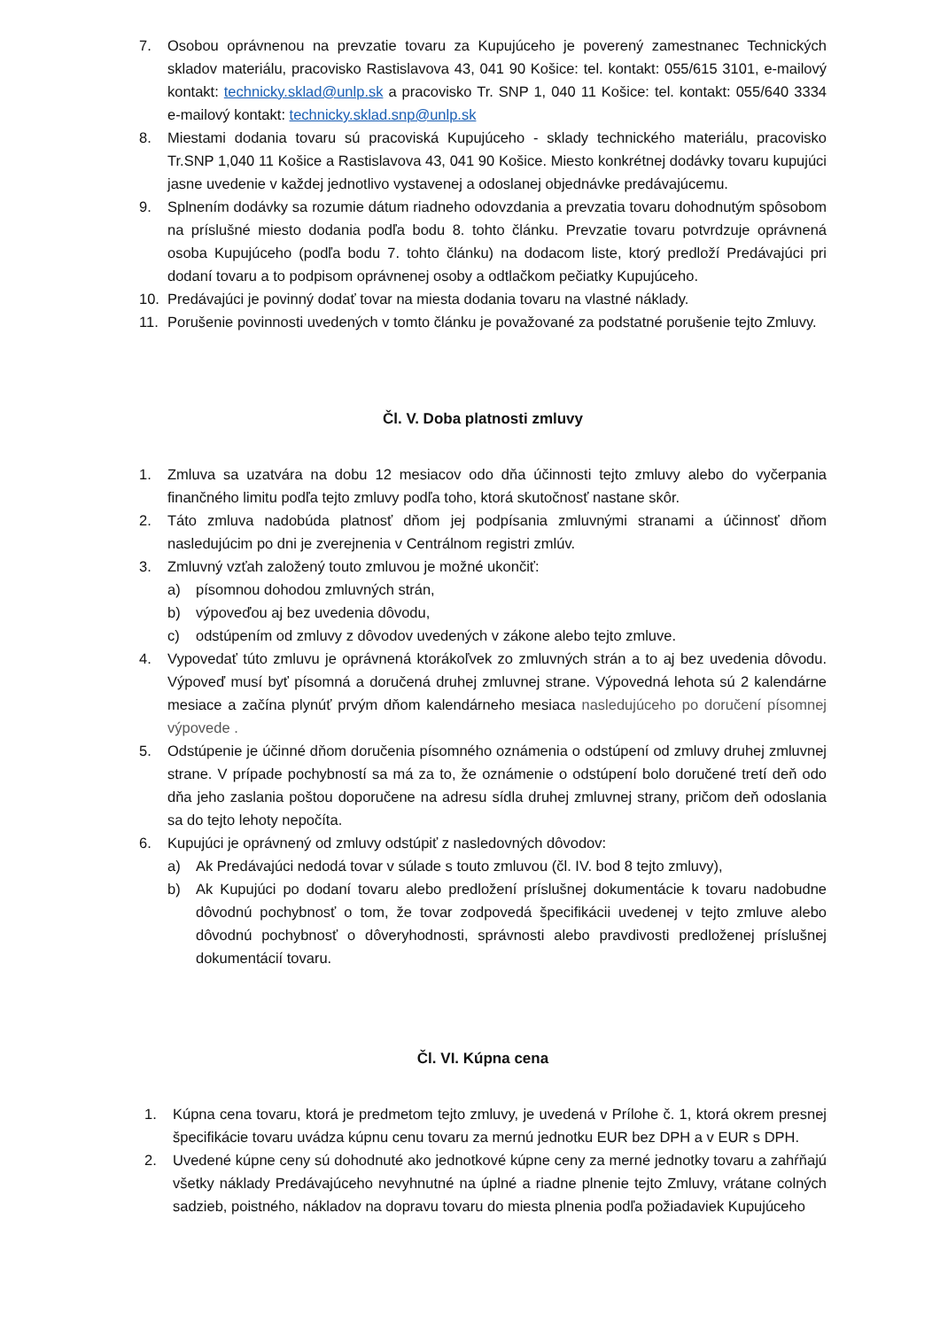7. Osobou oprávnenou na prevzatie tovaru za Kupujúceho je poverený zamestnanec Technických skladov materiálu, pracovisko Rastislavova 43, 041 90 Košice: tel. kontakt: 055/615 3101, e-mailový kontakt: technicky.sklad@unlp.sk a pracovisko Tr. SNP 1, 040 11 Košice: tel. kontakt: 055/640 3334 e-mailový kontakt: technicky.sklad.snp@unlp.sk
8. Miestami dodania tovaru sú pracoviská Kupujúceho - sklady technického materiálu, pracovisko Tr.SNP 1,040 11 Košice a Rastislavova 43, 041 90 Košice. Miesto konkrétnej dodávky tovaru kupujúci jasne uvedenie v každej jednotlivo vystavenej a odoslanej objednávke predávajúcemu.
9. Splnením dodávky sa rozumie dátum riadneho odovzdania a prevzatia tovaru dohodnutým spôsobom na príslušné miesto dodania podľa bodu 8. tohto článku. Prevzatie tovaru potvrdzuje oprávnená osoba Kupujúceho (podľa bodu 7. tohto článku) na dodacom liste, ktorý predloží Predávajúci pri dodaní tovaru a to podpisom oprávnenej osoby a odtlačkom pečiatky Kupujúceho.
10. Predávajúci je povinný dodať tovar na miesta dodania tovaru na vlastné náklady.
11. Porušenie povinnosti uvedených v tomto článku je považované za podstatné porušenie tejto Zmluvy.
Čl. V. Doba platnosti zmluvy
1. Zmluva sa uzatvára na dobu 12 mesiacov odo dňa účinnosti tejto zmluvy alebo do vyčerpania finančného limitu podľa tejto zmluvy podľa toho, ktorá skutočnosť nastane skôr.
2. Táto zmluva nadobúda platnosť dňom jej podpísania zmluvnými stranami a účinnosť dňom nasledujúcim po dni je zverejnenia v Centrálnom registri zmlúv.
3. Zmluvný vzťah založený touto zmluvou je možné ukončiť:
a) písomnou dohodou zmluvných strán,
b) výpoveďou aj bez uvedenia dôvodu,
c) odstúpením od zmluvy z dôvodov uvedených v zákone alebo tejto zmluve.
4. Vypovedať túto zmluvu je oprávnená ktorákoľvek zo zmluvných strán a to aj bez uvedenia dôvodu. Výpoveď musí byť písomná a doručená druhej zmluvnej strane. Výpovedná lehota sú 2 kalendárne mesiace a začína plynúť prvým dňom kalendárneho mesiaca nasledujúceho po doručení písomnej výpovede .
5. Odstúpenie je účinné dňom doručenia písomného oznámenia o odstúpení od zmluvy druhej zmluvnej strane. V prípade pochybností sa má za to, že oznámenie o odstúpení bolo doručené tretí deň odo dňa jeho zaslania poštou doporučene na adresu sídla druhej zmluvnej strany, pričom deň odoslania sa do tejto lehoty nepočíta.
6. Kupujúci je oprávnený od zmluvy odstúpiť z nasledovných dôvodov:
a) Ak Predávajúci nedodá tovar v súlade s touto zmluvou (čl. IV. bod 8 tejto zmluvy),
b) Ak Kupujúci po dodaní tovaru alebo predložení príslušnej dokumentácie k tovaru nadobudne dôvodnú pochybnosť o tom, že tovar zodpovedá špecifikácii uvedenej v tejto zmluve alebo dôvodnú pochybnosť o dôveryhodnosti, správnosti alebo pravdivosti predloženej príslušnej dokumentácií tovaru.
Čl. VI. Kúpna cena
1. Kúpna cena tovaru, ktorá je predmetom tejto zmluvy, je uvedená v Prílohe č. 1, ktorá okrem presnej špecifikácie tovaru uvádza kúpnu cenu tovaru za mernú jednotku EUR bez DPH a v EUR s DPH.
2. Uvedené kúpne ceny sú dohodnuté ako jednotkové kúpne ceny za merné jednotky tovaru a zahŕňajú všetky náklady Predávajúceho nevyhnutné na úplné a riadne plnenie tejto Zmluvy, vrátane colných sadzieb, poistného, nákladov na dopravu tovaru do miesta plnenia podľa požiadaviek Kupujúceho